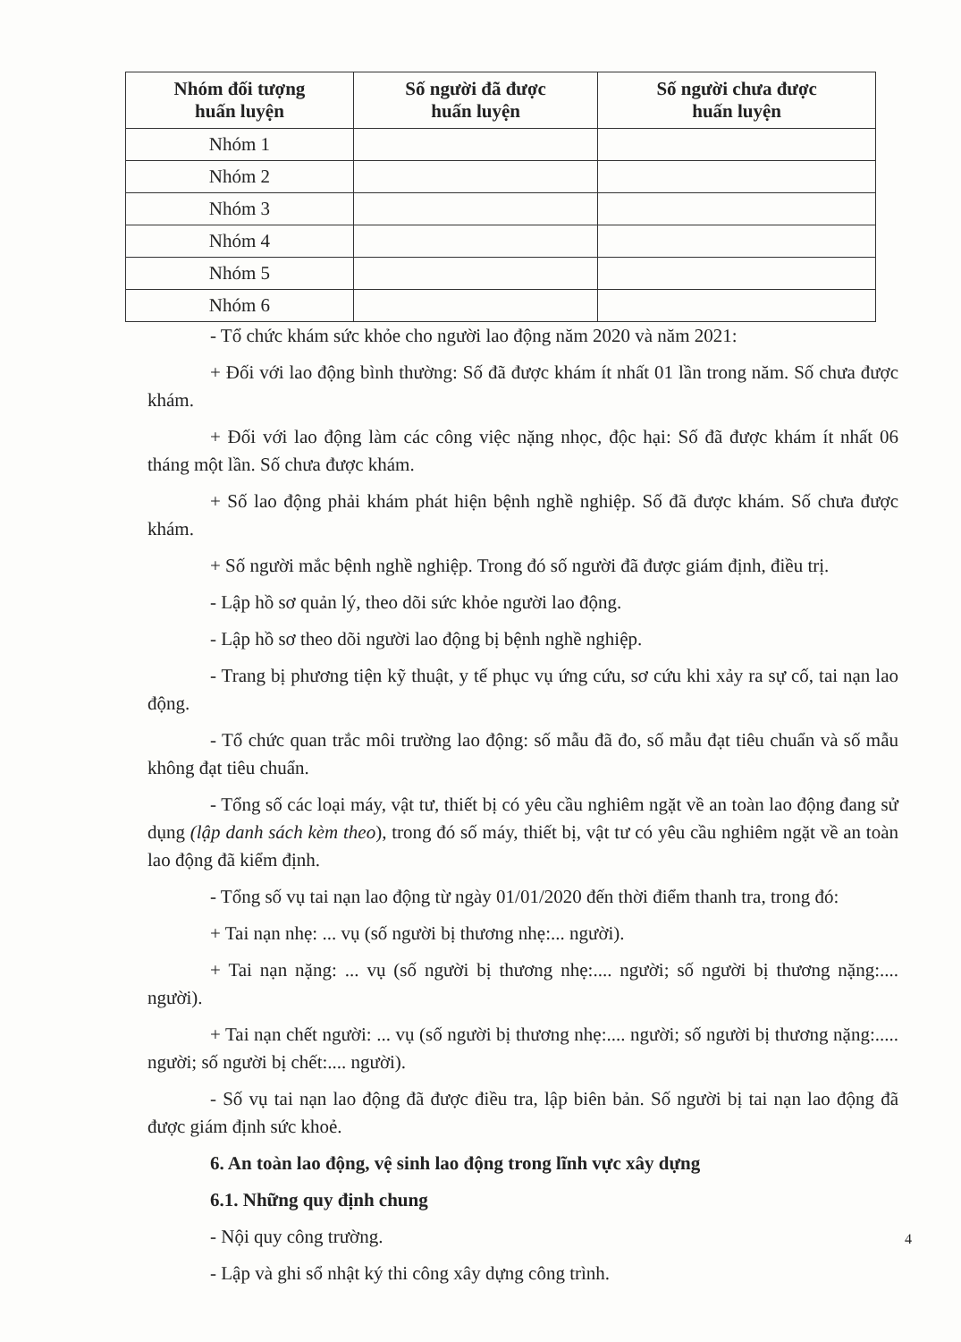| Nhóm đối tượng huấn luyện | Số người đã được huấn luyện | Số người chưa được huấn luyện |
| --- | --- | --- |
| Nhóm 1 | | |
| Nhóm 2 | | |
| Nhóm 3 | | |
| Nhóm 4 | | |
| Nhóm 5 | | |
| Nhóm 6 | | |
- Tổ chức khám sức khỏe cho người lao động năm 2020 và năm 2021:
+ Đối với lao động bình thường: Số đã được khám ít nhất 01 lần trong năm. Số chưa được khám.
+ Đối với lao động làm các công việc nặng nhọc, độc hại: Số đã được khám ít nhất 06 tháng một lần. Số chưa được khám.
+ Số lao động phải khám phát hiện bệnh nghề nghiệp. Số đã được khám. Số chưa được khám.
+ Số người mắc bệnh nghề nghiệp. Trong đó số người đã được giám định, điều trị.
- Lập hồ sơ quản lý, theo dõi sức khỏe người lao động.
- Lập hồ sơ theo dõi người lao động bị bệnh nghề nghiệp.
- Trang bị phương tiện kỹ thuật, y tế phục vụ ứng cứu, sơ cứu khi xảy ra sự cố, tai nạn lao động.
- Tổ chức quan trắc môi trường lao động: số mẫu đã đo, số mẫu đạt tiêu chuẩn và số mẫu không đạt tiêu chuẩn.
- Tổng số các loại máy, vật tư, thiết bị có yêu cầu nghiêm ngặt về an toàn lao động đang sử dụng (lập danh sách kèm theo), trong đó số máy, thiết bị, vật tư có yêu cầu nghiêm ngặt về an toàn lao động đã kiểm định.
- Tổng số vụ tai nạn lao động từ ngày 01/01/2020 đến thời điểm thanh tra, trong đó:
+ Tai nạn nhẹ: ... vụ (số người bị thương nhẹ:... người).
+ Tai nạn nặng: ... vụ (số người bị thương nhẹ:.... người; số người bị thương nặng:.... người).
+ Tai nạn chết người: ... vụ (số người bị thương nhẹ:.... người; số người bị thương nặng:..... người; số người bị chết:.... người).
- Số vụ tai nạn lao động đã được điều tra, lập biên bản. Số người bị tai nạn lao động đã được giám định sức khoẻ.
6. An toàn lao động, vệ sinh lao động trong lĩnh vực xây dựng
6.1. Những quy định chung
- Nội quy công trường.
- Lập và ghi sổ nhật ký thi công xây dựng công trình.
4